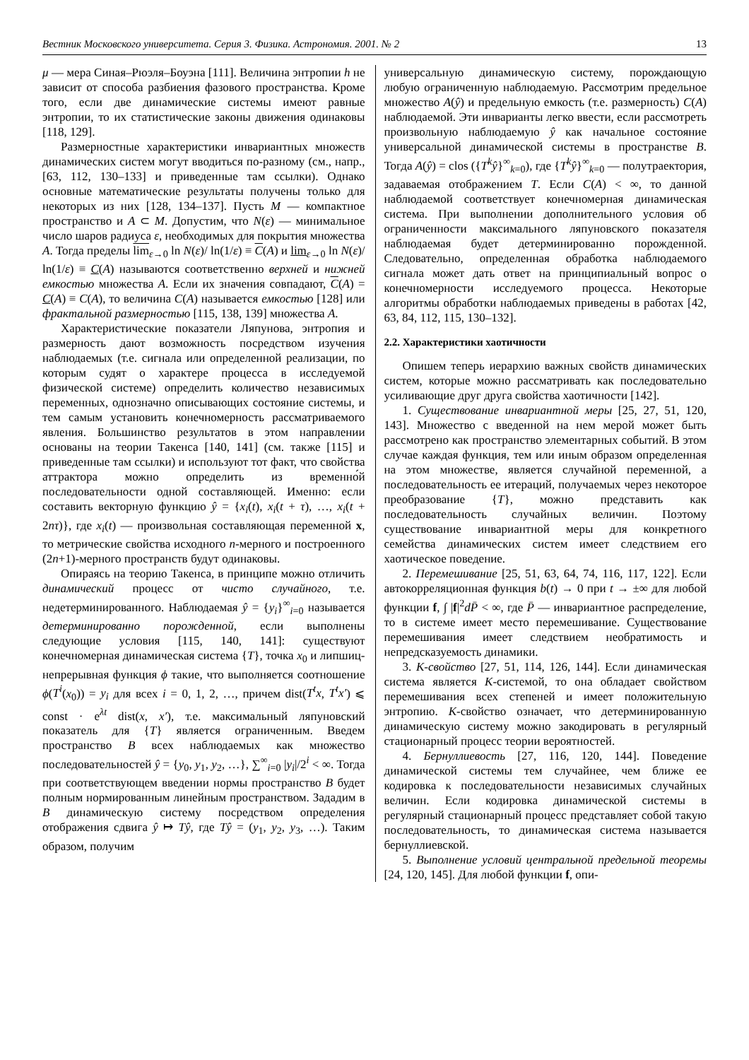Вестник Московского университета. Серия 3. Физика. Астрономия. 2001. № 2 13
μ — мера Синая–Рюэля–Боуэна [111]. Величина энтропии h не зависит от способа разбиения фазового пространства. Кроме того, если две динамические системы имеют равные энтропии, то их статистические законы движения одинаковы [118, 129].
Размерностные характеристики инвариантных множеств динамических систем могут вводиться по-разному (см., напр., [63, 112, 130–133] и приведенные там ссылки). Однако основные математические результаты получены только для некоторых из них [128, 134–137]. Пусть M — компактное пространство и A ⊂ M. Допустим, что N(ε) — минимальное число шаров радиуса ε, необходимых для покрытия множества A. Тогда пределы lim<sub>ε→0</sub> ln N(ε)/ ln(1/ε) ≡ C(A) и lim<sub>ε→0</sub> ln N(ε)/ ln(1/ε) ≡ C(A) называются соответственно верхней и нижней емкостью множества A. Если их значения совпадают, C(A) = C(A) ≡ C(A), то величина C(A) называется емкостью [128] или фрактальной размерностью [115, 138, 139] множества A.
Характеристические показатели Ляпунова, энтропия и размерность дают возможность посредством изучения наблюдаемых (т.е. сигнала или определенной реализации, по которым судят о характере процесса в исследуемой физической системе) определить количество независимых переменных, однозначно описывающих состояние системы, и тем самым установить конечномерность рассматриваемого явления. Большинство результатов в этом направлении основаны на теории Такенса [140, 141] (см. также [115] и приведенные там ссылки) и используют тот факт, что свойства аттрактора можно определить из временно́й последовательности одной составляющей. Именно: если составить векторную функцию ŷ = {x<sub>i</sub>(t), x<sub>i</sub>(t + τ), …, x<sub>i</sub>(t + 2nτ)}, где x<sub>i</sub>(t) — произвольная составляющая переменной x, то метрические свойства исходного n-мерного и построенного (2n+1)-мерного пространств будут одинаковы.
Опираясь на теорию Такенса, в принципе можно отличить динамический процесс от чисто случайного, т.е. недетерминированного. Наблюдаемая ŷ = {y<sub>i</sub>}<sup>∞</sup><sub>i=0</sub> называется детерминированно порожденной, если выполнены следующие условия [115, 140, 141]: существуют конечномерная динамическая система {T}, точка x<sub>0</sub> и липшиц-непрерывная функция ϕ такие, что выполняется соотношение ϕ(T<sup>i</sup>(x<sub>0</sub>)) = y<sub>i</sub> для всех i = 0, 1, 2, …, причем dist(T<sup>t</sup>x, T<sup>t</sup>x′) ⩽ const · e<sup>λt</sup> dist(x, x′), т.е. максимальный ляпуновский показатель для {T} является ограниченным. Введем пространство B всех наблюдаемых как множество последовательностей ŷ = {y<sub>0</sub>, y<sub>1</sub>, y<sub>2</sub>, …}, ∑<sup>∞</sup><sub>i=0</sub> |y<sub>i</sub>|/2<sup>i</sup> < ∞. Тогда при соответствующем введении нормы пространство B будет полным нормированным линейным пространством. Зададим в B динамическую систему посредством определения отображения сдвига ŷ ↦ Tŷ, где Tŷ = (y<sub>1</sub>, y<sub>2</sub>, y<sub>3</sub>, …). Таким образом, получим
универсальную динамическую систему, порождающую любую ограниченную наблюдаемую. Рассмотрим предельное множество A(ŷ) и предельную емкость (т.е. размерность) C(A) наблюдаемой. Эти инварианты легко ввести, если рассмотреть произвольную наблюдаемую ŷ как начальное состояние универсальной динамической системы в пространстве B. Тогда A(ŷ) = clos ({T<sup>k</sup>ŷ}<sup>∞</sup><sub>k=0</sub>), где {T<sup>k</sup>ŷ}<sup>∞</sup><sub>k=0</sub> — полутраектория, задаваемая отображением T. Если C(A) < ∞, то данной наблюдаемой соответствует конечномерная динамическая система. При выполнении дополнительного условия об ограниченности максимального ляпуновского показателя наблюдаемая будет детерминированно порожденной. Следовательно, определенная обработка наблюдаемого сигнала может дать ответ на принципиальный вопрос о конечномерности исследуемого процесса. Некоторые алгоритмы обработки наблюдаемых приведены в работах [42, 63, 84, 112, 115, 130–132].
2.2. Характеристики хаотичности
Опишем теперь иерархию важных свойств динамических систем, которые можно рассматривать как последовательно усиливающие друг друга свойства хаотичности [142].
1. Существование инвариантной меры [25, 27, 51, 120, 143]. Множество с введенной на нем мерой может быть рассмотрено как пространство элементарных событий. В этом случае каждая функция, тем или иным образом определенная на этом множестве, является случайной переменной, а последовательность ее итераций, получаемых через некоторое преобразование {T}, можно представить как последовательность случайных величин. Поэтому существование инвариантной меры для конкретного семейства динамических систем имеет следствием его хаотическое поведение.
2. Перемешивание [25, 51, 63, 64, 74, 116, 117, 122]. Если автокорреляционная функция b(t) → 0 при t → ±∞ для любой функции f, ∫ |f|<sup>2</sup>dP̄ < ∞, где P̄ — инвариантное распределение, то в системе имеет место перемешивание. Существование перемешивания имеет следствием необратимость и непредсказуемость динамики.
3. K-свойство [27, 51, 114, 126, 144]. Если динамическая система является K-системой, то она обладает свойством перемешивания всех степеней и имеет положительную энтропию. K-свойство означает, что детерминированную динамическую систему можно закодировать в регулярный стационарный процесс теории вероятностей.
4. Бернуллиевость [27, 116, 120, 144]. Поведение динамической системы тем случайнее, чем ближе ее кодировка к последовательности независимых случайных величин. Если кодировка динамической системы в регулярный стационарный процесс представляет собой такую последовательность, то динамическая система называется бернуллиевской.
5. Выполнение условий центральной предельной теоремы [24, 120, 145]. Для любой функции f, опи-